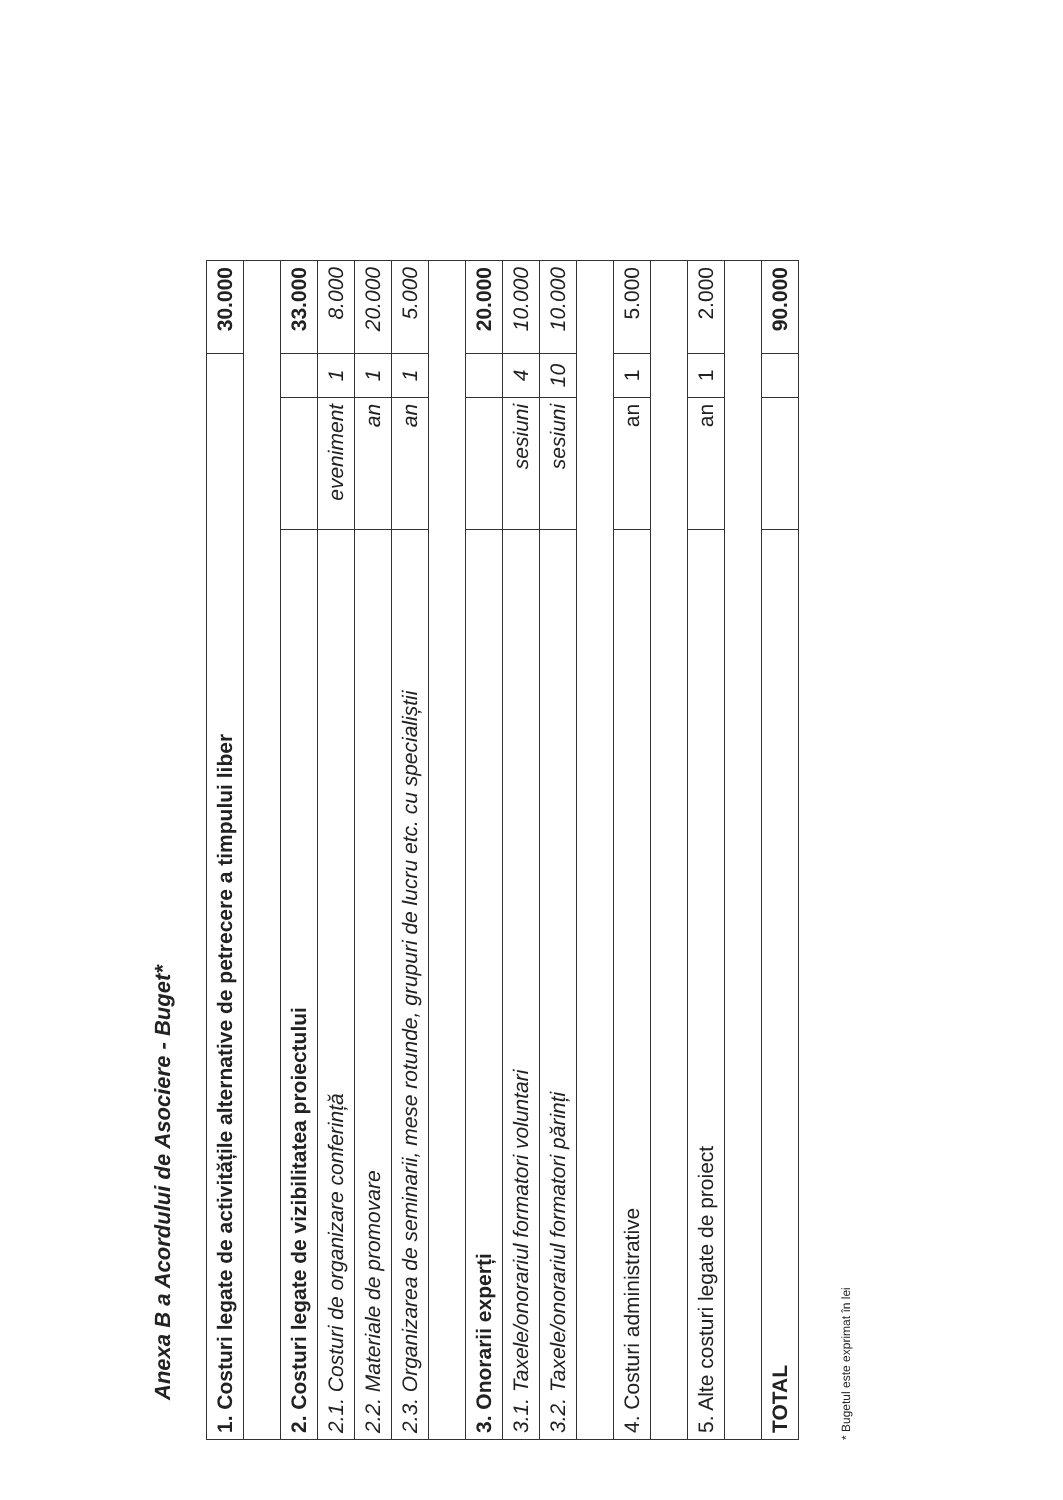Anexa B a Acordului de Asociere - Buget*
| 1. Costuri legate de activitățile alternative de petrecere a timpului liber | | | 30.000 |
| 2. Costuri legate de vizibilitatea proiectului | | | 33.000 |
| 2.1. Costuri de organizare conferință | eveniment | 1 | 8.000 |
| 2.2. Materiale de promovare | an | 1 | 20.000 |
| 2.3. Organizarea de seminarii, mese rotunde, grupuri de lucru etc. cu specialiștii | an | 1 | 5.000 |
| 3. Onorarii experți | | | 20.000 |
| 3.1. Taxele/onorariul formatori voluntari | sesiuni | 4 | 10.000 |
| 3.2. Taxele/onorariul formatori părinți | sesiuni | 10 | 10.000 |
| 4. Costuri administrative | an | 1 | 5.000 |
| 5. Alte costuri legate de proiect | an | 1 | 2.000 |
| TOTAL | | | 90.000 |
* Bugetul este exprimat în lei